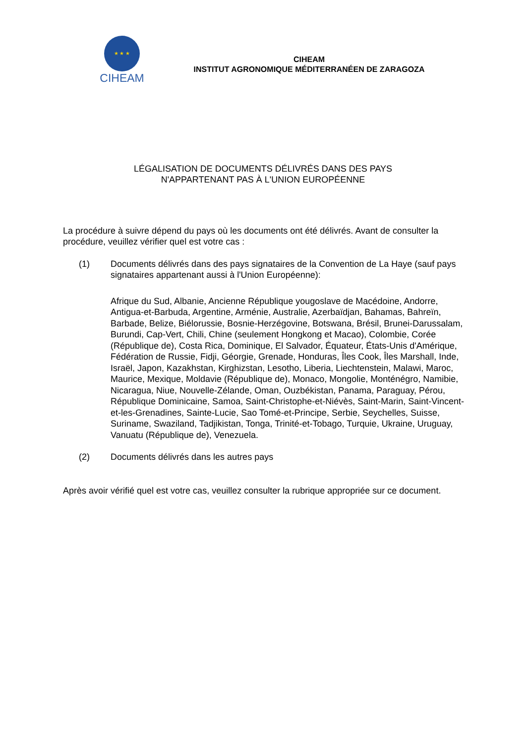★ ★ ★
CIHEAM
CIHEAM
INSTITUT AGRONOMIQUE MÉDITERRANÉEN DE ZARAGOZA
LÉGALISATION DE DOCUMENTS DÉLIVRÉS DANS DES PAYS
N'APPARTENANT PAS À L'UNION EUROPÉENNE
La procédure à suivre dépend du pays où les documents ont été délivrés. Avant de consulter la procédure, veuillez vérifier quel est votre cas :
(1) Documents délivrés dans des pays signataires de la Convention de La Haye (sauf pays signataires appartenant aussi à l'Union Européenne):
Afrique du Sud, Albanie, Ancienne République yougoslave de Macédoine, Andorre, Antigua-et-Barbuda, Argentine, Arménie, Australie, Azerbaïdjan, Bahamas, Bahreïn, Barbade, Belize, Biélorussie, Bosnie-Herzégovine, Botswana, Brésil, Brunei-Darussalam, Burundi, Cap-Vert, Chili, Chine (seulement Hongkong et Macao), Colombie, Corée (République de), Costa Rica, Dominique, El Salvador, Équateur, États-Unis d'Amérique, Fédération de Russie, Fidji, Géorgie, Grenade, Honduras, Îles Cook, Îles Marshall, Inde, Israël, Japon, Kazakhstan, Kirghizstan, Lesotho, Liberia, Liechtenstein, Malawi, Maroc, Maurice, Mexique, Moldavie (République de), Monaco, Mongolie, Monténégro, Namibie, Nicaragua, Niue, Nouvelle-Zélande, Oman, Ouzbékistan, Panama, Paraguay, Pérou, République Dominicaine, Samoa, Saint-Christophe-et-Niévès, Saint-Marin, Saint-Vincent-et-les-Grenadines, Sainte-Lucie, Sao Tomé-et-Principe, Serbie, Seychelles, Suisse, Suriname, Swaziland, Tadjikistan, Tonga, Trinité-et-Tobago, Turquie, Ukraine, Uruguay, Vanuatu (République de), Venezuela.
(2) Documents délivrés dans les autres pays
Après avoir vérifié quel est votre cas, veuillez consulter la rubrique appropriée sur ce document.